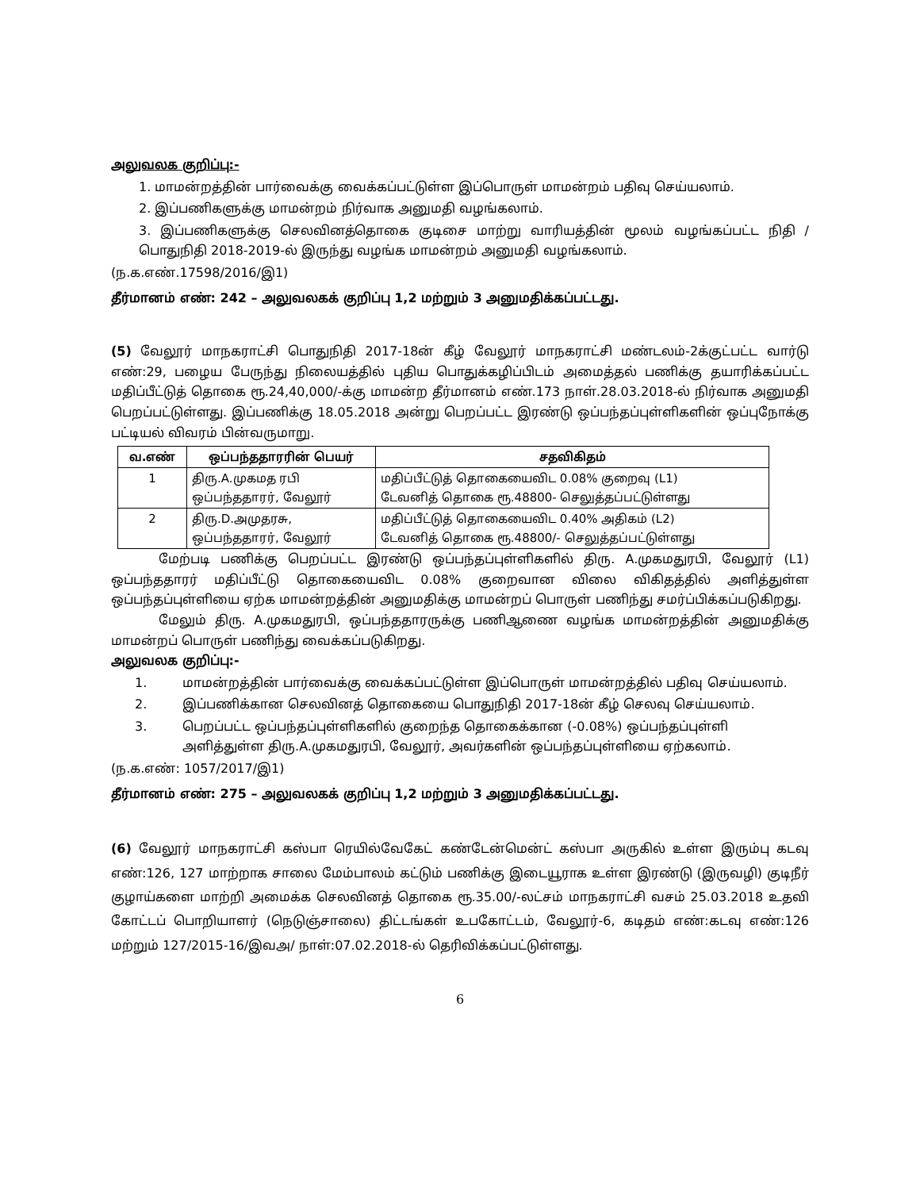அலுவலக குறிப்பு:-
1. மாமன்றத்தின் பார்வைக்கு வைக்கப்பட்டுள்ள இப்பொருள் மாமன்றம் பதிவு செய்யலாம்.
2. இப்பணிகளுக்கு மாமன்றம் நிர்வாக அனுமதி வழங்கலாம்.
3. இப்பணிகளுக்கு செலவினத்தொகை குடிசை மாற்று வாரியத்தின் மூலம் வழங்கப்பட்ட நிதி / பொதுநிதி 2018-2019-ல் இருந்து வழங்க மாமன்றம் அனுமதி வழங்கலாம்.
(ந.க.எண்.17598/2016/இ1)
தீர்மானம் எண்: 242 – அலுவலகக் குறிப்பு 1,2 மற்றும் 3 அனுமதிக்கப்பட்டது.
(5) வேலூர் மாநகராட்சி பொதுநிதி 2017-18ன் கீழ் வேலூர் மாநகராட்சி மண்டலம்-2க்குட்பட்ட வார்டு எண்:29, பழைய பேருந்து நிலையத்தில் புதிய பொதுக்கழிப்பிடம் அமைத்தல் பணிக்கு தயாரிக்கப்பட்ட மதிப்பீட்டுத் தொகை ரூ.24,40,000/-க்கு மாமன்ற தீர்மானம் எண்.173 நாள்.28.03.2018-ல் நிர்வாக அனுமதி பெறப்பட்டுள்ளது. இப்பணிக்கு 18.05.2018 அன்று பெறப்பட்ட இரண்டு ஒப்பந்தப்புள்ளிகளின் ஒப்புநோக்கு பட்டியல் விவரம் பின்வருமாறு.
| வ.எண் | ஒப்பந்ததாரரின் பெயர் | சதவிகிதம் |
| --- | --- | --- |
| 1 | திரு.A.முகமத ரபி ஒப்பந்ததாரர், வேலூர் | மதிப்பீட்டுத் தொகையைவிட 0.08% குறைவு (L1) டேவனித் தொகை ரூ.48800- செலுத்தப்பட்டுள்ளது |
| 2 | திரு.D.அமுதரசு, ஒப்பந்ததாரர், வேலூர் | மதிப்பீட்டுத் தொகையைவிட 0.40% அதிகம் (L2) டேவனித் தொகை ரூ.48800/- செலுத்தப்பட்டுள்ளது |
மேற்படி பணிக்கு பெறப்பட்ட இரண்டு ஒப்பந்தப்புள்ளிகளில் திரு. A.முகமதுரபி, வேலூர் (L1) ஒப்பந்ததாரர் மதிப்பீட்டு தொகையைவிட 0.08% குறைவான விலை விகிதத்தில் அளித்துள்ள ஒப்பந்தப்புள்ளியை ஏற்க மாமன்றத்தின் அனுமதிக்கு மாமன்றப் பொருள் பணிந்து சமர்ப்பிக்கப்படுகிறது.
மேலும் திரு. A.முகமதுரபி, ஒப்பந்ததாரருக்கு பணிஆணை வழங்க மாமன்றத்தின் அனுமதிக்கு மாமன்றப் பொருள் பணிந்து வைக்கப்படுகிறது.
அலுவலக குறிப்பு:-
1. மாமன்றத்தின் பார்வைக்கு வைக்கப்பட்டுள்ள இப்பொருள் மாமன்றத்தில் பதிவு செய்யலாம்.
2. இப்பணிக்கான செலவினத் தொகையை பொதுநிதி 2017-18ன் கீழ் செலவு செய்யலாம்.
3. பெறப்பட்ட ஒப்பந்தப்புள்ளிகளில் குறைந்த தொகைக்கான (-0.08%) ஒப்பந்தப்புள்ளி அளித்துள்ள திரு.A.முகமதுரபி, வேலூர், அவர்களின் ஒப்பந்தப்புள்ளியை ஏற்கலாம்.
(ந.க.எண்: 1057/2017/இ1)
தீர்மானம் எண்: 275 – அலுவலகக் குறிப்பு 1,2 மற்றும் 3 அனுமதிக்கப்பட்டது.
(6) வேலூர் மாநகராட்சி கஸ்பா ரெயில்வேகேட் கண்டேன்மென்ட் கஸ்பா அருகில் உள்ள இரும்பு கடவு எண்:126, 127 மாற்றாக சாலை மேம்பாலம் கட்டும் பணிக்கு இடையூராக உள்ள இரண்டு (இருவழி) குடிநீர் குழாய்களை மாற்றி அமைக்க செலவினத் தொகை ரூ.35.00/-லட்சம் மாநகராட்சி வசம் 25.03.2018 உதவி கோட்டப் பொறியாளர் (நெடுஞ்சாலை) திட்டங்கள் உபகோட்டம், வேலூர்-6, கடிதம் எண்:கடவு எண்:126 மற்றும் 127/2015-16/இவஅ/ நாள்:07.02.2018-ல் தெரிவிக்கப்பட்டுள்ளது.
6